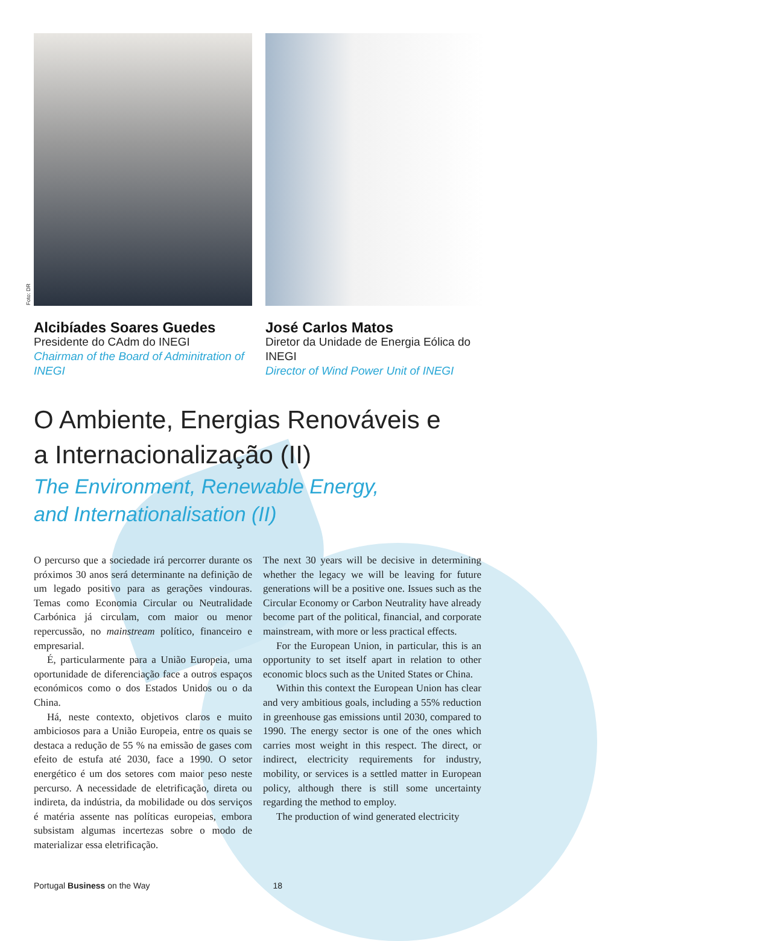Foto: DR
Alcibíades Soares Guedes
Presidente do CAdm do INEGI
Chairman of the Board of Adminitration of INEGI
José Carlos Matos
Diretor da Unidade de Energia Eólica do INEGI
Director of Wind Power Unit of INEGI
O Ambiente, Energias Renováveis e a Internacionalização (II)
The Environment, Renewable Energy,
and Internationalisation (II)
O percurso que a sociedade irá percorrer durante os próximos 30 anos será determinante na definição de um legado positivo para as gerações vindouras. Temas como Economia Circular ou Neutralidade Carbónica já circulam, com maior ou menor repercussão, no mainstream político, financeiro e empresarial.
É, particularmente para a União Europeia, uma oportunidade de diferenciação face a outros espaços económicos como o dos Estados Unidos ou o da China.
Há, neste contexto, objetivos claros e muito ambiciosos para a União Europeia, entre os quais se destaca a redução de 55 % na emissão de gases com efeito de estufa até 2030, face a 1990. O setor energético é um dos setores com maior peso neste percurso. A necessidade de eletrificação, direta ou indireta, da indústria, da mobilidade ou dos serviços é matéria assente nas políticas europeias, embora subsistam algumas incertezas sobre o modo de materializar essa eletrificação.
The next 30 years will be decisive in determining whether the legacy we will be leaving for future generations will be a positive one. Issues such as the Circular Economy or Carbon Neutrality have already become part of the political, financial, and corporate mainstream, with more or less practical effects.
For the European Union, in particular, this is an opportunity to set itself apart in relation to other economic blocs such as the United States or China.
Within this context the European Union has clear and very ambitious goals, including a 55% reduction in greenhouse gas emissions until 2030, compared to 1990. The energy sector is one of the ones which carries most weight in this respect. The direct, or indirect, electricity requirements for industry, mobility, or services is a settled matter in European policy, although there is still some uncertainty regarding the method to employ.
The production of wind generated electricity
Portugal Business on the Way 18